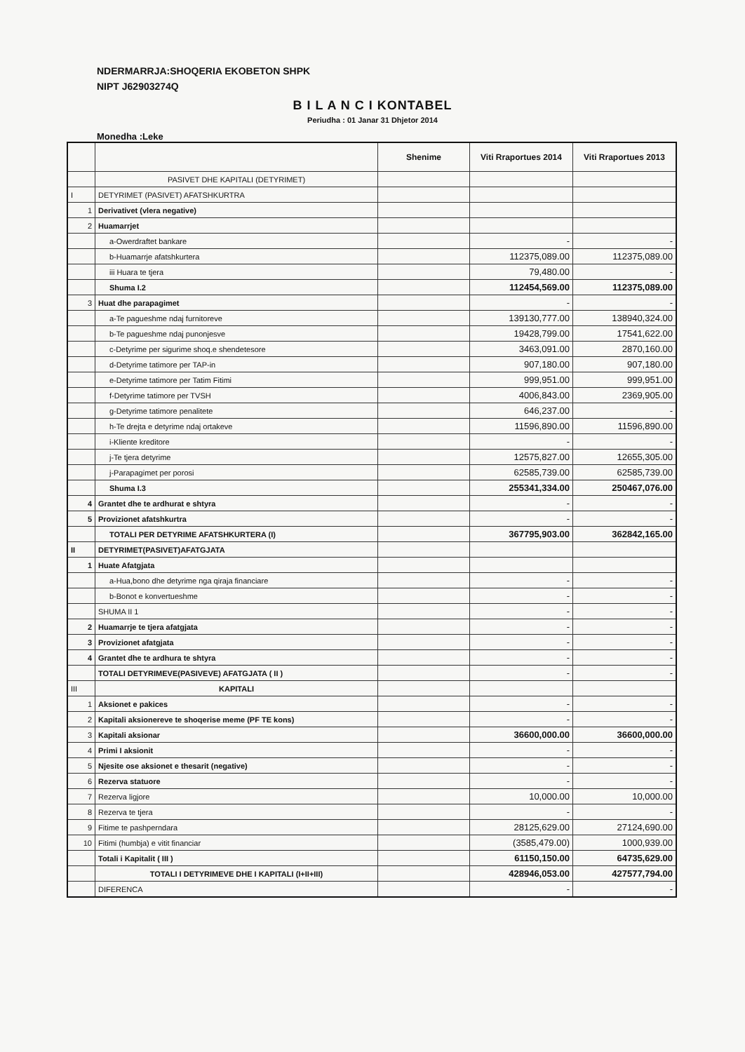NDERMARRJA:SHOQERIA EKOBETON SHPK
NIPT J62903274Q
B I L A N C I KONTABEL
Periudha : 01 Janar 31 Dhjetor 2014
Monedha :Leke
| | | Shenime | Viti Rraportues 2014 | Viti Rraportues 2013 |
| --- | --- | --- | --- | --- |
| | PASIVET DHE KAPITALI (DETYRIMET) | | | |
| I | DETYRIMET (PASIVET) AFATSHKURTRA | | | |
| 1 | Derivativet (vlera negative) | | | |
| 2 | Huamarrjet | | | |
| | a-Owerdraftet bankare | | - | - |
| | b-Huamarrje afatshkurtera | | 112375,089.00 | 112375,089.00 |
| | iii Huara te tjera | | 79,480.00 | - |
| | Shuma I.2 | | 112454,569.00 | 112375,089.00 |
| 3 | Huat dhe parapagimet | | - | - |
| | a-Te pagueshme ndaj furnitoreve | | 139130,777.00 | 138940,324.00 |
| | b-Te pagueshme ndaj punonjesve | | 19428,799.00 | 17541,622.00 |
| | c-Detyrime per sigurime shoq.e shendetesore | | 3463,091.00 | 2870,160.00 |
| | d-Detyrime tatimore per TAP-in | | 907,180.00 | 907,180.00 |
| | e-Detyrime tatimore per Tatim Fitimi | | 999,951.00 | 999,951.00 |
| | f-Detyrime tatimore per TVSH | | 4006,843.00 | 2369,905.00 |
| | g-Detyrime tatimore penalitete | | 646,237.00 | - |
| | h-Te drejta e detyrime ndaj ortakeve | | 11596,890.00 | 11596,890.00 |
| | i-Kliente kreditore | | - | - |
| | j-Te tjera detyrime | | 12575,827.00 | 12655,305.00 |
| | j-Parapagimet per porosi | | 62585,739.00 | 62585,739.00 |
| | Shuma I.3 | | 255341,334.00 | 250467,076.00 |
| 4 | Grantet dhe te ardhurat e shtyra | | - | - |
| 5 | Provizionet afatshkurtra | | - | - |
| | TOTALI PER DETYRIME AFATSHKURTERA (I) | | 367795,903.00 | 362842,165.00 |
| II | DETYRIMET(PASIVET)AFATGJATA | | | |
| 1 | Huate Afatgjata | | | |
| | a-Hua,bono dhe detyrime nga qiraja financiare | | - | - |
| | b-Bonot e konvertueshme | | - | - |
| | SHUMA II 1 | | - | - |
| 2 | Huamarrje te tjera afatgjata | | - | - |
| 3 | Provizionet afatgjata | | - | - |
| 4 | Grantet dhe te ardhura te shtyra | | - | - |
| | TOTALI DETYRIMEVE(PASIVEVE) AFATGJATA ( II ) | | - | - |
| III | KAPITALI | | | |
| 1 | Aksionet e pakices | | - | - |
| 2 | Kapitali aksionereve te shoqerise meme (PF TE kons) | | - | - |
| 3 | Kapitali aksionar | | 36600,000.00 | 36600,000.00 |
| 4 | Primi I aksionit | | - | - |
| 5 | Njesite ose aksionet e thesarit (negative) | | - | - |
| 6 | Rezerva statuore | | - | - |
| 7 | Rezerva ligjore | | 10,000.00 | 10,000.00 |
| 8 | Rezerva te tjera | | - | - |
| 9 | Fitime te pashperndara | | 28125,629.00 | 27124,690.00 |
| 10 | Fitimi (humbja) e vitit financiar | | (3585,479.00) | 1000,939.00 |
| | Totali i Kapitalit ( III ) | | 61150,150.00 | 64735,629.00 |
| | TOTALI I DETYRIMEVE DHE I KAPITALI (I+II+III) | | 428946,053.00 | 427577,794.00 |
| | DIFERENCA | | - | - |